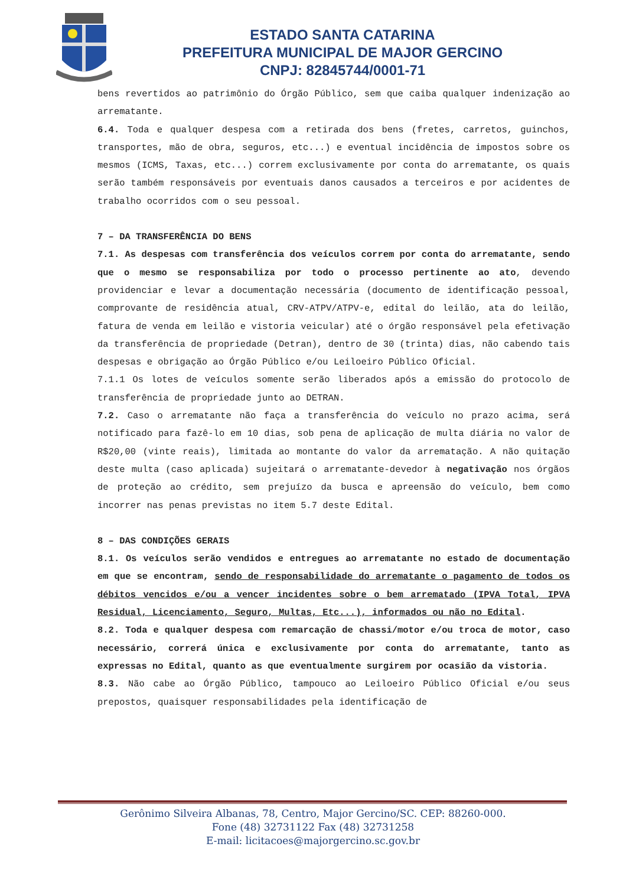ESTADO SANTA CATARINA
PREFEITURA MUNICIPAL DE MAJOR GERCINO
CNPJ: 82845744/0001-71
bens revertidos ao patrimônio do Órgão Público, sem que caiba qualquer indenização ao arrematante.
6.4. Toda e qualquer despesa com a retirada dos bens (fretes, carretos, guinchos, transportes, mão de obra, seguros, etc...) e eventual incidência de impostos sobre os mesmos (ICMS, Taxas, etc...) correm exclusivamente por conta do arrematante, os quais serão também responsáveis por eventuais danos causados a terceiros e por acidentes de trabalho ocorridos com o seu pessoal.
7 – DA TRANSFERÊNCIA DO BENS
7.1. As despesas com transferência dos veículos correm por conta do arrematante, sendo que o mesmo se responsabiliza por todo o processo pertinente ao ato, devendo providenciar e levar a documentação necessária (documento de identificação pessoal, comprovante de residência atual, CRV-ATPV/ATPV-e, edital do leilão, ata do leilão, fatura de venda em leilão e vistoria veicular) até o órgão responsável pela efetivação da transferência de propriedade (Detran), dentro de 30 (trinta) dias, não cabendo tais despesas e obrigação ao Órgão Público e/ou Leiloeiro Público Oficial.
7.1.1 Os lotes de veículos somente serão liberados após a emissão do protocolo de transferência de propriedade junto ao DETRAN.
7.2. Caso o arrematante não faça a transferência do veículo no prazo acima, será notificado para fazê-lo em 10 dias, sob pena de aplicação de multa diária no valor de R$20,00 (vinte reais), limitada ao montante do valor da arrematação. A não quitação deste multa (caso aplicada) sujeitará o arrematante-devedor à negativação nos órgãos de proteção ao crédito, sem prejuízo da busca e apreensão do veículo, bem como incorrer nas penas previstas no item 5.7 deste Edital.
8 – DAS CONDIÇÕES GERAIS
8.1. Os veículos serão vendidos e entregues ao arrematante no estado de documentação em que se encontram, sendo de responsabilidade do arrematante o pagamento de todos os débitos vencidos e/ou a vencer incidentes sobre o bem arrematado (IPVA Total, IPVA Residual, Licenciamento, Seguro, Multas, Etc...), informados ou não no Edital.
8.2. Toda e qualquer despesa com remarcação de chassi/motor e/ou troca de motor, caso necessário, correrá única e exclusivamente por conta do arrematante, tanto as expressas no Edital, quanto as que eventualmente surgirem por ocasião da vistoria.
8.3. Não cabe ao Órgão Público, tampouco ao Leiloeiro Público Oficial e/ou seus prepostos, quaisquer responsabilidades pela identificação de
Gerônimo Silveira Albanas, 78, Centro, Major Gercino/SC. CEP: 88260-000.
Fone (48) 32731122 Fax (48) 32731258
E-mail: licitacoes@majorgercino.sc.gov.br